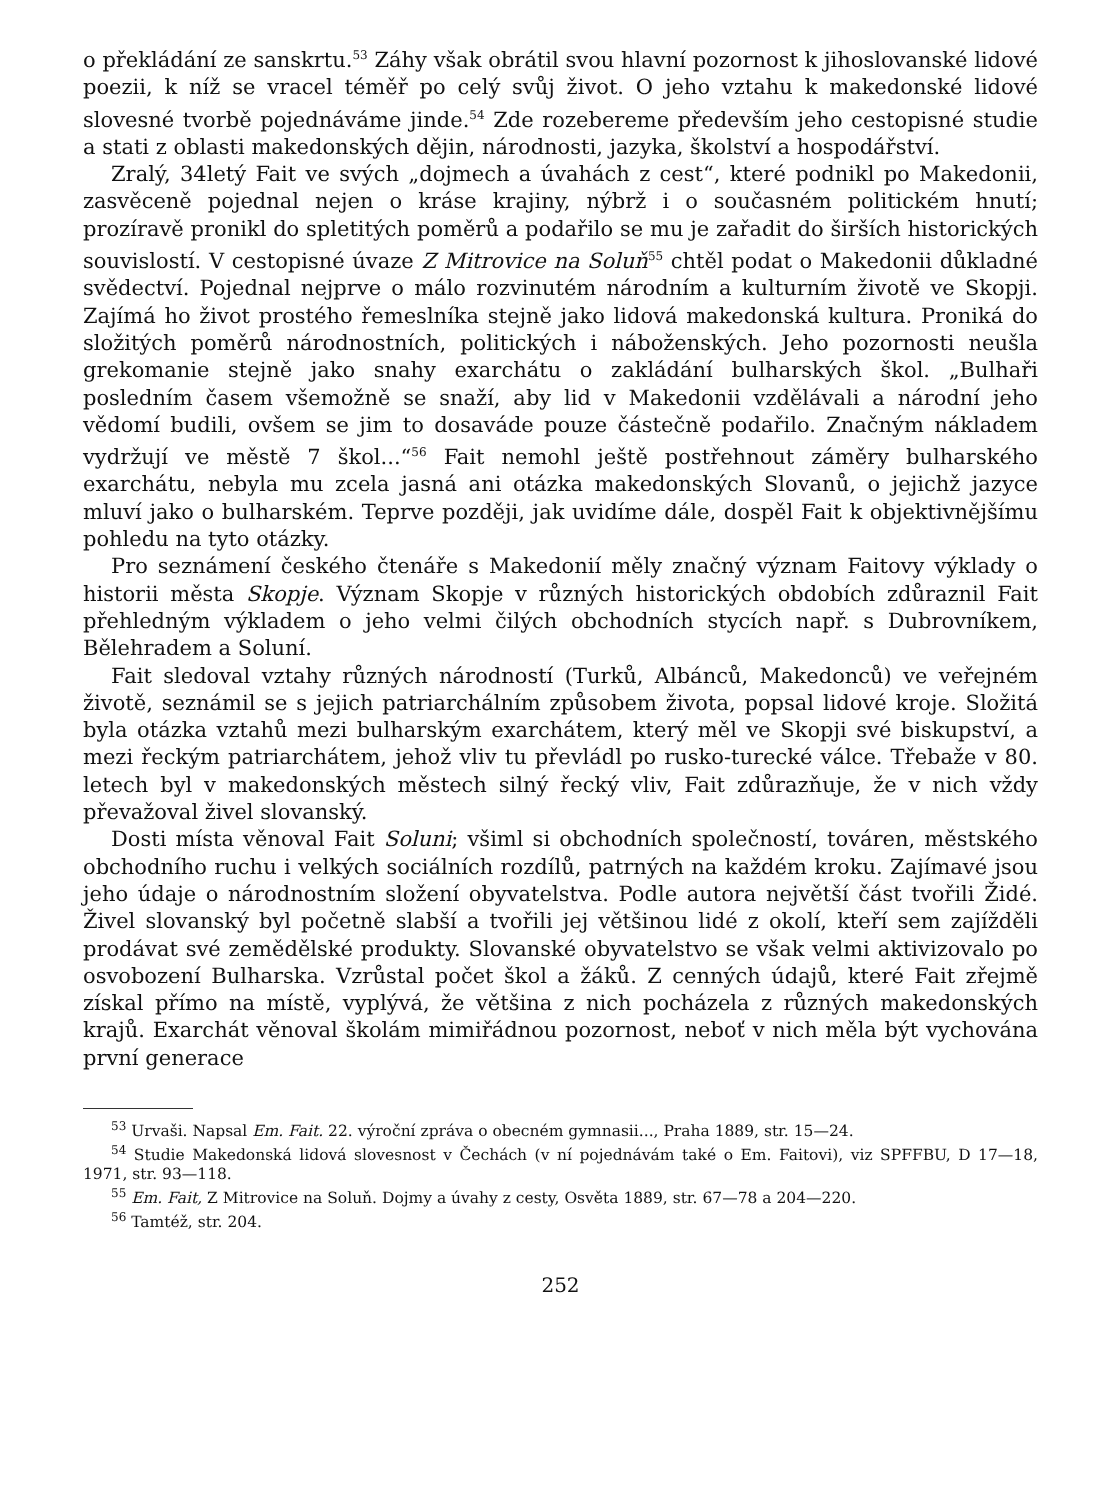o překládání ze sanskrtu.<sup>53</sup> Záhy však obrátil svou hlavní pozornost k jihoslovanské lidové poezii, k níž se vracel téměř po celý svůj život. O jeho vztahu k makedonské lidové slovesné tvorbě pojednáváme jinde.<sup>54</sup> Zde rozebereme především jeho cestopisné studie a stati z oblasti makedonských dějin, národnosti, jazyka, školství a hospodářství.
Zralý, 34letý Fait ve svých „dojmech a úvahách z cest“, které podnikl po Makedonii, zasvěceně pojednal nejen o kráse krajiny, nýbrž i o současném politickém hnutí; prozíravě pronikl do spletitých poměrů a podařilo se mu je zařadit do širších historických souvislostí. V cestopisné úvaze Z Mitrovice na Soluň<sup>55</sup> chtěl podat o Makedonii důkladné svědectví. Pojednal nejprve o málo rozvinutém národním a kulturním životě ve Skopji. Zajímá ho život prostého řemeslníka stejně jako lidová makedonská kultura. Proniká do složitých poměrů národnostních, politických i náboženských. Jeho pozornosti neušla grekomanie stejně jako snahy exarchátu o zakládání bulharských škol. „Bulhaři posledním časem všemožně se snaží, aby lid v Makedonii vzdělávali a národní jeho vědomí budili, ovšem se jim to dosaváde pouze částečně podařilo. Značným nákladem vydržují ve městě 7 škol...“<sup>56</sup> Fait nemohl ještě postřehnout záměry bulharského exarchátu, nebyla mu zcela jasná ani otázka makedonských Slovanů, o jejichž jazyce mluví jako o bulharském. Teprve později, jak uvidíme dále, dospěl Fait k objektivnějšímu pohledu na tyto otázky.
Pro seznámení českého čtenáře s Makedonií měly značný význam Faitovy výklady o historii města Skopje. Význam Skopje v různých historických obdobích zdůraznil Fait přehledným výkladem o jeho velmi čilých obchodních stycích např. s Dubrovníkem, Bělehradem a Soluní.
Fait sledoval vztahy různých národností (Turků, Albánců, Makedonců) ve veřejném životě, seznámil se s jejich patriarchálním způsobem života, popsal lidové kroje. Složitá byla otázka vztahů mezi bulharským exarchátem, který měl ve Skopji své biskupství, a mezi řeckým patriarchátem, jehož vliv tu převládl po rusko-turecké válce. Třebaže v 80. letech byl v makedonských městech silný řecký vliv, Fait zdůrazňuje, že v nich vždy převažoval živel slovanský.
Dosti místa věnoval Fait Soluni; všiml si obchodních společností, továren, městského obchodního ruchu i velkých sociálních rozdílů, patrných na každém kroku. Zajímavé jsou jeho údaje o národnostním složení obyvatelstva. Podle autora největší část tvořili Židé. Živel slovanský byl početně slabší a tvořili jej většinou lidé z okolí, kteří sem zajížděli prodávat své zemědělské produkty. Slovanské obyvatelstvo se však velmi aktivizovalo po osvobození Bulharska. Vzrůstal počet škol a žáků. Z cenných údajů, které Fait zřejmě získal přímo na místě, vyplývá, že většina z nich pocházela z různých makedonských krajů. Exarchát věnoval školám mimiřádnou pozornost, neboť v nich měla být vychována první generace
<sup>53</sup> Urvaši. Napsal Em. Fait. 22. výroční zpráva o obecném gymnasii..., Praha 1889, str. 15—24.
<sup>54</sup> Studie Makedonská lidová slovesnost v Čechách (v ní pojednávám také o Em. Faitovi), viz SPFFBU, D 17—18, 1971, str. 93—118.
<sup>55</sup> Em. Fait, Z Mitrovice na Soluň. Dojmy a úvahy z cesty, Osvěta 1889, str. 67—78 a 204—220.
<sup>56</sup> Tamtéž, str. 204.
252